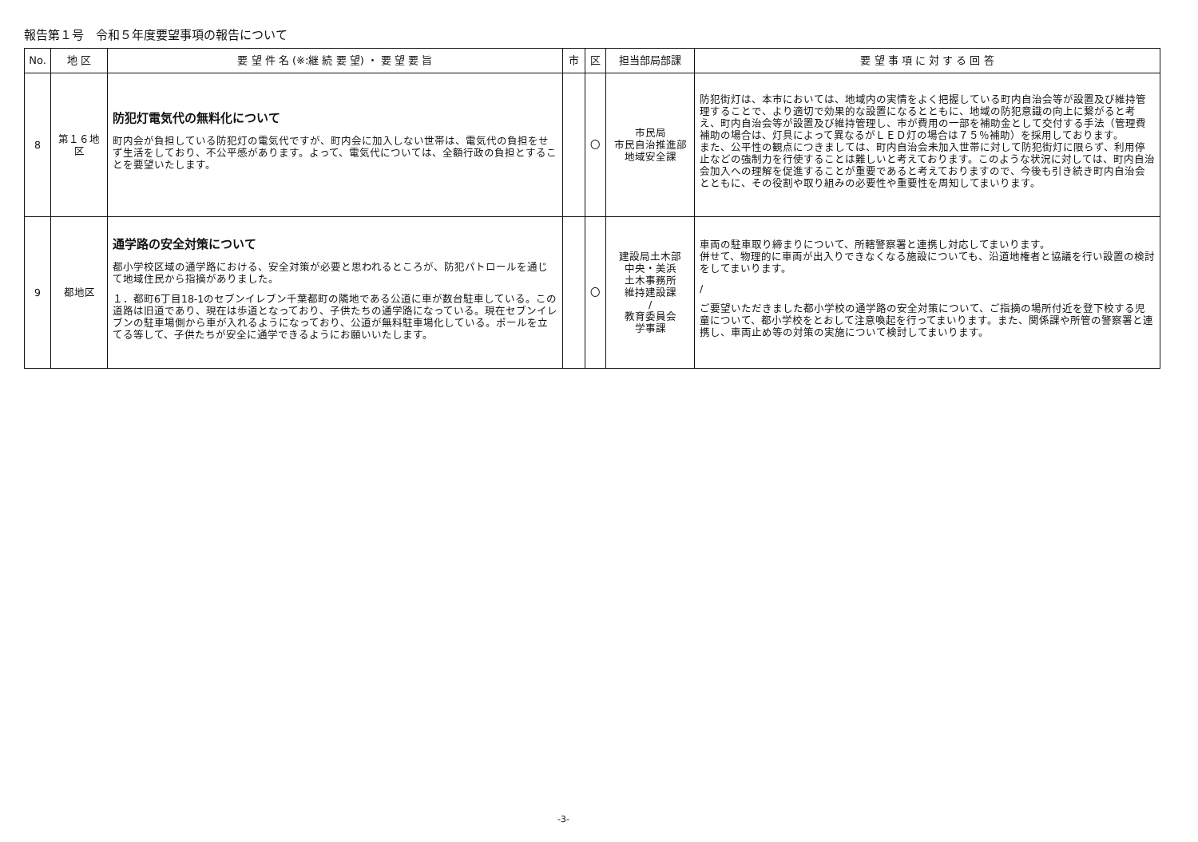報告第１号　令和５年度要望事項の報告について
| No. | 地 区 | 要 望 件 名 (※:継 続 要 望) ・ 要 望 要 旨 | 市 | 区 | 担当部局部課 | 要 望 事 項 に 対 す る 回 答 |
| --- | --- | --- | --- | --- | --- | --- |
| 8 | 第１６地区 | 防犯灯電気代の無料化について 町内会が負担している防犯灯の電気代ですが、町内会に加入しない世帯は、電気代の負担をせず生活をしており、不公平感があります。よって、電気代については、全額行政の負担とすることを要望いたします。 | | 〇 | 市民局 市民自治推進部 地域安全課 | 防犯街灯は、本市においては、地域内の実情をよく把握している町内自治会等が設置及び維持管理することで、より適切で効果的な設置になるとともに、地域の防犯意識の向上に繋がると考え、町内自治会等が設置及び維持管理し、市が費用の一部を補助金として交付する手法（管理費補助の場合は、灯具によって異なるがＬＥＤ灯の場合は７５％補助）を採用しております。 また、公平性の観点につきましては、町内自治会未加入世帯に対して防犯街灯に限らず、利用停止などの強制力を行使することは難しいと考えております。このような状況に対しては、町内自治会加入への理解を促進することが重要であると考えておりますので、今後も引き続き町内自治会とともに、その役割や取り組みの必要性や重要性を周知してまいります。 |
| 9 | 都地区 | 通学路の安全対策について 都小学校区域の通学路における、安全対策が必要と思われるところが、防犯パトロールを通じて地域住民から指摘がありました。 １．都町6丁目18-1のセブンイレブン千葉都町の隣地である公道に車が数台駐車している。この道路は旧道であり、現在は歩道となっており、子供たちの通学路になっている。現在セブンイレブンの駐車場側から車が入れるようになっており、公道が無料駐車場化している。ポールを立てる等して、子供たちが安全に通学できるようにお願いいたします。 | | 〇 | 建設局土木部 中央・美浜 土木事務所 維持建設課 / 教育委員会 学事課 | 車両の駐車取り締まりについて、所轄警察署と連携し対応してまいります。 併せて、物理的に車両が出入りできなくなる施設についても、沿道地権者と協議を行い設置の検討をしてまいります。 / ご要望いただきました都小学校の通学路の安全対策について、ご指摘の場所付近を登下校する児童について、都小学校をとおして注意喚起を行ってまいります。また、関係課や所管の警察署と連携し、車両止め等の対策の実施について検討してまいります。 |
-3-